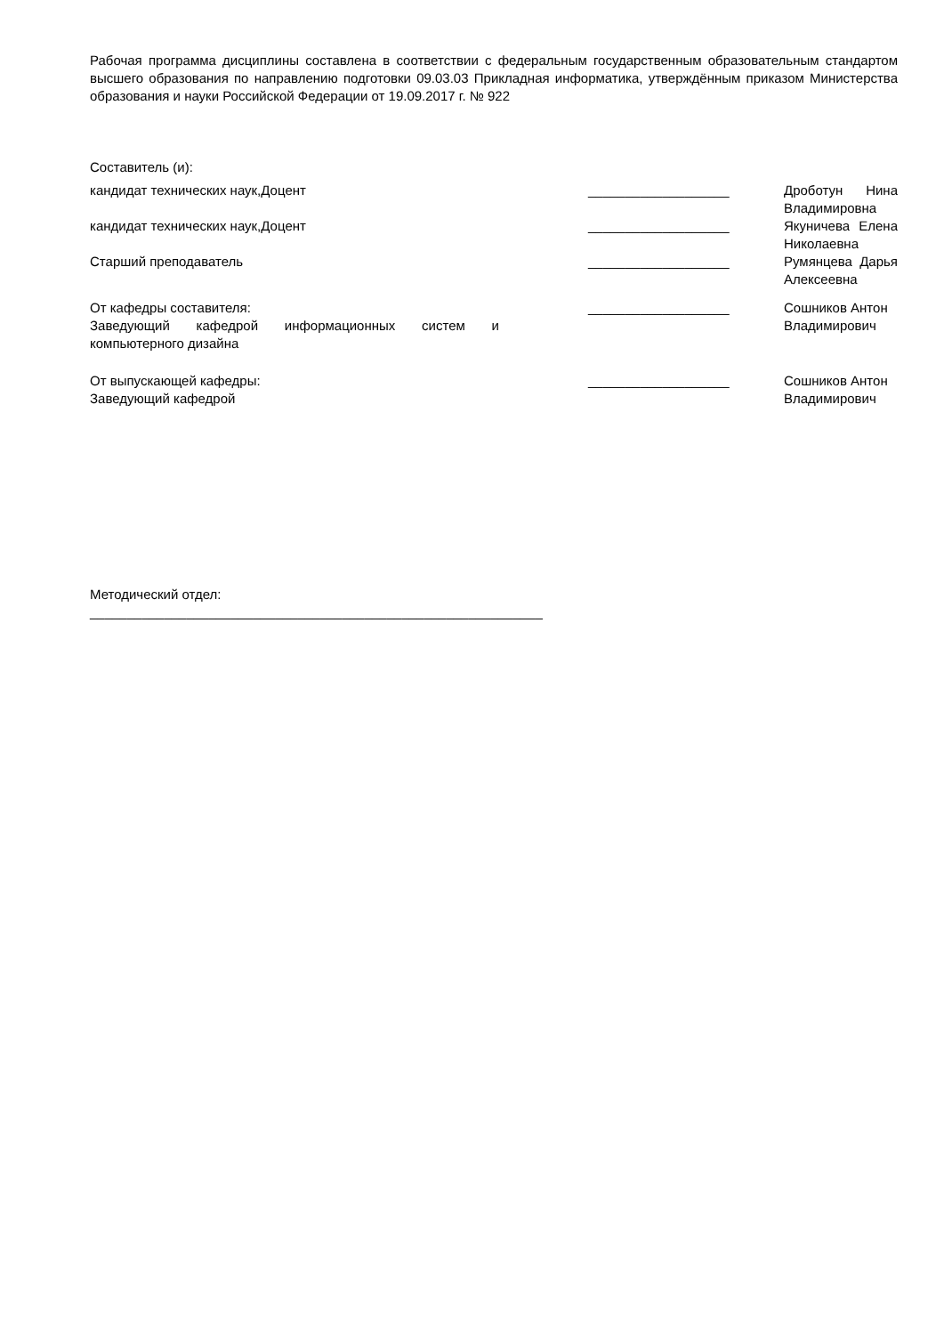Рабочая программа дисциплины составлена в соответствии с федеральным государственным образовательным стандартом высшего образования по направлению подготовки 09.03.03 Прикладная информатика, утверждённым приказом Министерства образования и науки Российской Федерации от 19.09.2017 г. № 922
Составитель (и):
| кандидат технических наук,Доцент | | ___________________ | Дроботун Нина Владимировна |
| кандидат технических наук,Доцент | | ___________________ | Якуничева Елена Николаевна |
| Старший преподаватель | | ___________________ | Румянцева Дарья Алексеевна |
| От кафедры составителя: Заведующий кафедрой информационных систем и компьютерного дизайна | | ___________________ | Сошников Антон Владимирович |
| От выпускающей кафедры: Заведующий кафедрой | | ___________________ | Сошников Антон Владимирович |
Методический отдел:
_____________________________________________________________